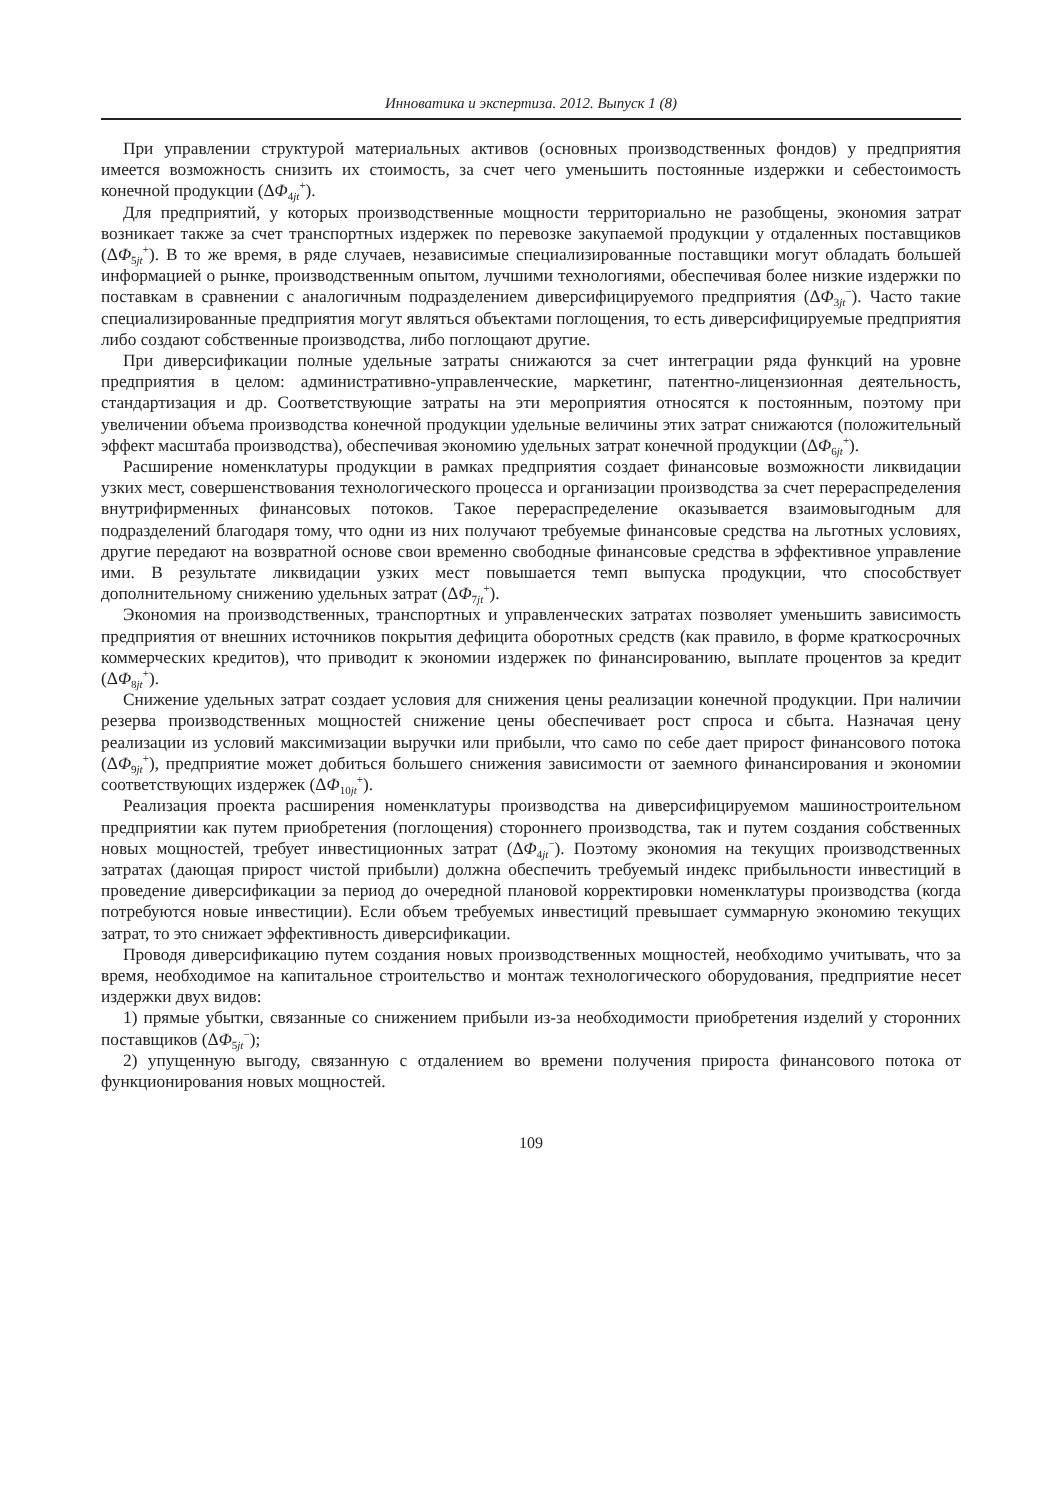Инноватика и экспертиза. 2012. Выпуск 1 (8)
При управлении структурой материальных активов (основных производственных фондов) у предприятия имеется возможность снизить их стоимость, за счет чего уменьшить постоянные издержки и себестоимость конечной продукции (ΔΦ<sub>4jt</sub><sup>+</sup>).
Для предприятий, у которых производственные мощности территориально не разобщены, экономия затрат возникает также за счет транспортных издержек по перевозке закупаемой продукции у отдаленных поставщиков (ΔΦ<sub>5jt</sub><sup>+</sup>). В то же время, в ряде случаев, независимые специализированные поставщики могут обладать большей информацией о рынке, производственным опытом, лучшими технологиями, обеспечивая более низкие издержки по поставкам в сравнении с аналогичным подразделением диверсифицируемого предприятия (ΔΦ<sub>3jt</sub><sup>−</sup>). Часто такие специализированные предприятия могут являться объектами поглощения, то есть диверсифицируемые предприятия либо создают собственные производства, либо поглощают другие.
При диверсификации полные удельные затраты снижаются за счет интеграции ряда функций на уровне предприятия в целом: административно-управленческие, маркетинг, патентно-лицензионная деятельность, стандартизация и др. Соответствующие затраты на эти мероприятия относятся к постоянным, поэтому при увеличении объема производства конечной продукции удельные величины этих затрат снижаются (положительный эффект масштаба производства), обеспечивая экономию удельных затрат конечной продукции (ΔΦ<sub>6jt</sub><sup>+</sup>).
Расширение номенклатуры продукции в рамках предприятия создает финансовые возможности ликвидации узких мест, совершенствования технологического процесса и организации производства за счет перераспределения внутрифирменных финансовых потоков. Такое перераспределение оказывается взаимовыгодным для подразделений благодаря тому, что одни из них получают требуемые финансовые средства на льготных условиях, другие передают на возвратной основе свои временно свободные финансовые средства в эффективное управление ими. В результате ликвидации узких мест повышается темп выпуска продукции, что способствует дополнительному снижению удельных затрат (ΔΦ<sub>7jt</sub><sup>+</sup>).
Экономия на производственных, транспортных и управленческих затратах позволяет уменьшить зависимость предприятия от внешних источников покрытия дефицита оборотных средств (как правило, в форме краткосрочных коммерческих кредитов), что приводит к экономии издержек по финансированию, выплате процентов за кредит (ΔΦ<sub>8jt</sub><sup>+</sup>).
Снижение удельных затрат создает условия для снижения цены реализации конечной продукции. При наличии резерва производственных мощностей снижение цены обеспечивает рост спроса и сбыта. Назначая цену реализации из условий максимизации выручки или прибыли, что само по себе дает прирост финансового потока (ΔΦ<sub>9jt</sub><sup>+</sup>), предприятие может добиться большего снижения зависимости от заемного финансирования и экономии соответствующих издержек (ΔΦ<sub>10jt</sub><sup>+</sup>).
Реализация проекта расширения номенклатуры производства на диверсифицируемом машиностроительном предприятии как путем приобретения (поглощения) стороннего производства, так и путем создания собственных новых мощностей, требует инвестиционных затрат (ΔΦ<sub>4jt</sub><sup>−</sup>). Поэтому экономия на текущих производственных затратах (дающая прирост чистой прибыли) должна обеспечить требуемый индекс прибыльности инвестиций в проведение диверсификации за период до очередной плановой корректировки номенклатуры производства (когда потребуются новые инвестиции). Если объем требуемых инвестиций превышает суммарную экономию текущих затрат, то это снижает эффективность диверсификации.
Проводя диверсификацию путем создания новых производственных мощностей, необходимо учитывать, что за время, необходимое на капитальное строительство и монтаж технологического оборудования, предприятие несет издержки двух видов:
1) прямые убытки, связанные со снижением прибыли из-за необходимости приобретения изделий у сторонних поставщиков (ΔΦ<sub>5jt</sub><sup>−</sup>);
2) упущенную выгоду, связанную с отдалением во времени получения прироста финансового потока от функционирования новых мощностей.
109